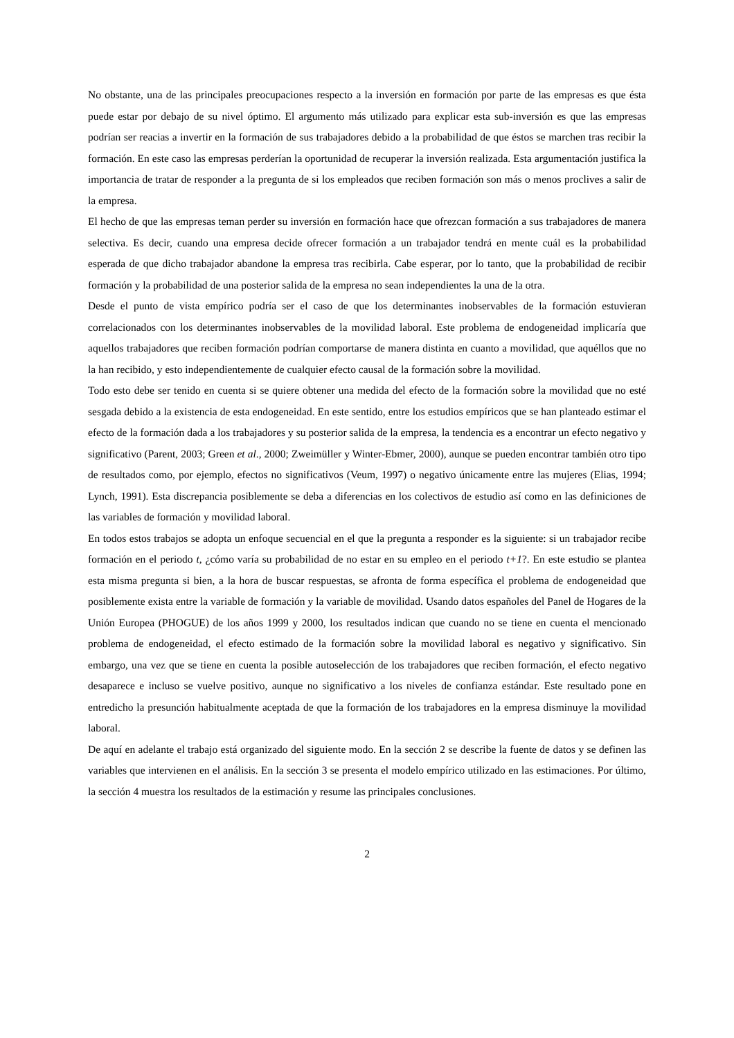No obstante, una de las principales preocupaciones respecto a la inversión en formación por parte de las empresas es que ésta puede estar por debajo de su nivel óptimo. El argumento más utilizado para explicar esta sub-inversión es que las empresas podrían ser reacias a invertir en la formación de sus trabajadores debido a la probabilidad de que éstos se marchen tras recibir la formación. En este caso las empresas perderían la oportunidad de recuperar la inversión realizada. Esta argumentación justifica la importancia de tratar de responder a la pregunta de si los empleados que reciben formación son más o menos proclives a salir de la empresa.
El hecho de que las empresas teman perder su inversión en formación hace que ofrezcan formación a sus trabajadores de manera selectiva. Es decir, cuando una empresa decide ofrecer formación a un trabajador tendrá en mente cuál es la probabilidad esperada de que dicho trabajador abandone la empresa tras recibirla. Cabe esperar, por lo tanto, que la probabilidad de recibir formación y la probabilidad de una posterior salida de la empresa no sean independientes la una de la otra.
Desde el punto de vista empírico podría ser el caso de que los determinantes inobservables de la formación estuvieran correlacionados con los determinantes inobservables de la movilidad laboral. Este problema de endogeneidad implicaría que aquellos trabajadores que reciben formación podrían comportarse de manera distinta en cuanto a movilidad, que aquéllos que no la han recibido, y esto independientemente de cualquier efecto causal de la formación sobre la movilidad.
Todo esto debe ser tenido en cuenta si se quiere obtener una medida del efecto de la formación sobre la movilidad que no esté sesgada debido a la existencia de esta endogeneidad. En este sentido, entre los estudios empíricos que se han planteado estimar el efecto de la formación dada a los trabajadores y su posterior salida de la empresa, la tendencia es a encontrar un efecto negativo y significativo (Parent, 2003; Green et al., 2000; Zweimüller y Winter-Ebmer, 2000), aunque se pueden encontrar también otro tipo de resultados como, por ejemplo, efectos no significativos (Veum, 1997) o negativo únicamente entre las mujeres (Elias, 1994; Lynch, 1991). Esta discrepancia posiblemente se deba a diferencias en los colectivos de estudio así como en las definiciones de las variables de formación y movilidad laboral.
En todos estos trabajos se adopta un enfoque secuencial en el que la pregunta a responder es la siguiente: si un trabajador recibe formación en el periodo t, ¿cómo varía su probabilidad de no estar en su empleo en el periodo t+1?. En este estudio se plantea esta misma pregunta si bien, a la hora de buscar respuestas, se afronta de forma específica el problema de endogeneidad que posiblemente exista entre la variable de formación y la variable de movilidad. Usando datos españoles del Panel de Hogares de la Unión Europea (PHOGUE) de los años 1999 y 2000, los resultados indican que cuando no se tiene en cuenta el mencionado problema de endogeneidad, el efecto estimado de la formación sobre la movilidad laboral es negativo y significativo. Sin embargo, una vez que se tiene en cuenta la posible autoselección de los trabajadores que reciben formación, el efecto negativo desaparece e incluso se vuelve positivo, aunque no significativo a los niveles de confianza estándar. Este resultado pone en entredicho la presunción habitualmente aceptada de que la formación de los trabajadores en la empresa disminuye la movilidad laboral.
De aquí en adelante el trabajo está organizado del siguiente modo. En la sección 2 se describe la fuente de datos y se definen las variables que intervienen en el análisis. En la sección 3 se presenta el modelo empírico utilizado en las estimaciones. Por último, la sección 4 muestra los resultados de la estimación y resume las principales conclusiones.
2